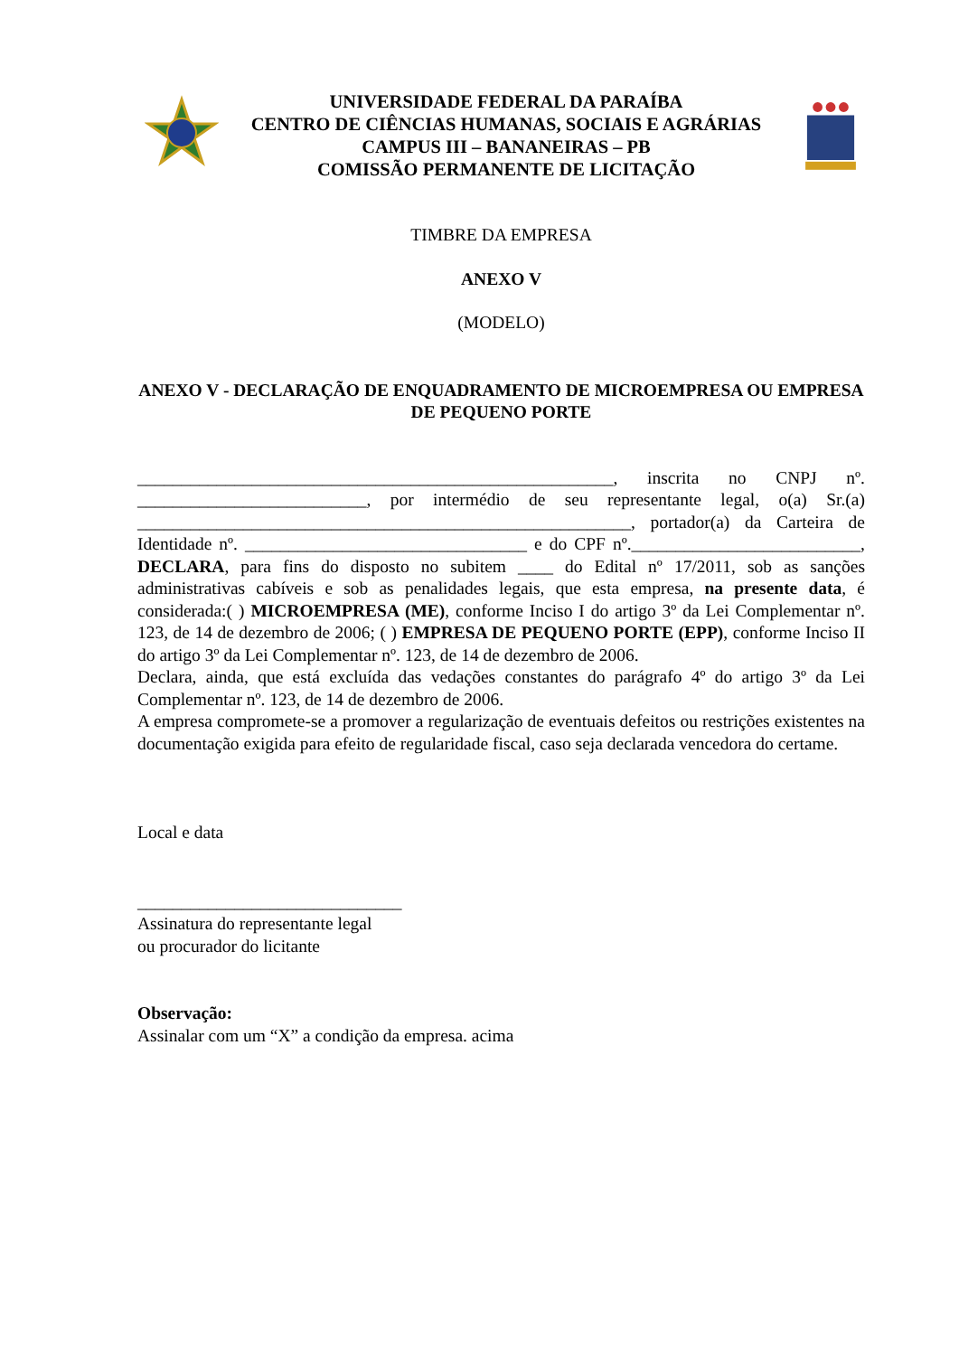UNIVERSIDADE FEDERAL DA PARAÍBA
CENTRO DE CIÊNCIAS HUMANAS, SOCIAIS E AGRÁRIAS
CAMPUS III – BANANEIRAS – PB
COMISSÃO PERMANENTE DE LICITAÇÃO
TIMBRE DA EMPRESA
ANEXO V
(MODELO)
ANEXO V - DECLARAÇÃO DE ENQUADRAMENTO DE MICROEMPRESA OU EMPRESA DE PEQUENO PORTE
______________________________________________________, inscrita no CNPJ nº. __________________________, por intermédio de seu representante legal, o(a) Sr.(a) ________________________________________________________, portador(a) da Carteira de Identidade nº. ________________________________ e do CPF nº.__________________________, DECLARA, para fins do disposto no subitem ____ do Edital nº 17/2011, sob as sanções administrativas cabíveis e sob as penalidades legais, que esta empresa, na presente data, é considerada:( ) MICROEMPRESA (ME), conforme Inciso I do artigo 3º da Lei Complementar nº. 123, de 14 de dezembro de 2006; ( ) EMPRESA DE PEQUENO PORTE (EPP), conforme Inciso II do artigo 3º da Lei Complementar nº. 123, de 14 de dezembro de 2006.
Declara, ainda, que está excluída das vedações constantes do parágrafo 4º do artigo 3º da Lei Complementar nº. 123, de 14 de dezembro de 2006.
A empresa compromete-se a promover a regularização de eventuais defeitos ou restrições existentes na documentação exigida para efeito de regularidade fiscal, caso seja declarada vencedora do certame.
Local e data
______________________________
Assinatura do representante legal
ou procurador do licitante
Observação:
Assinalar com um “X” a condição da empresa. acima